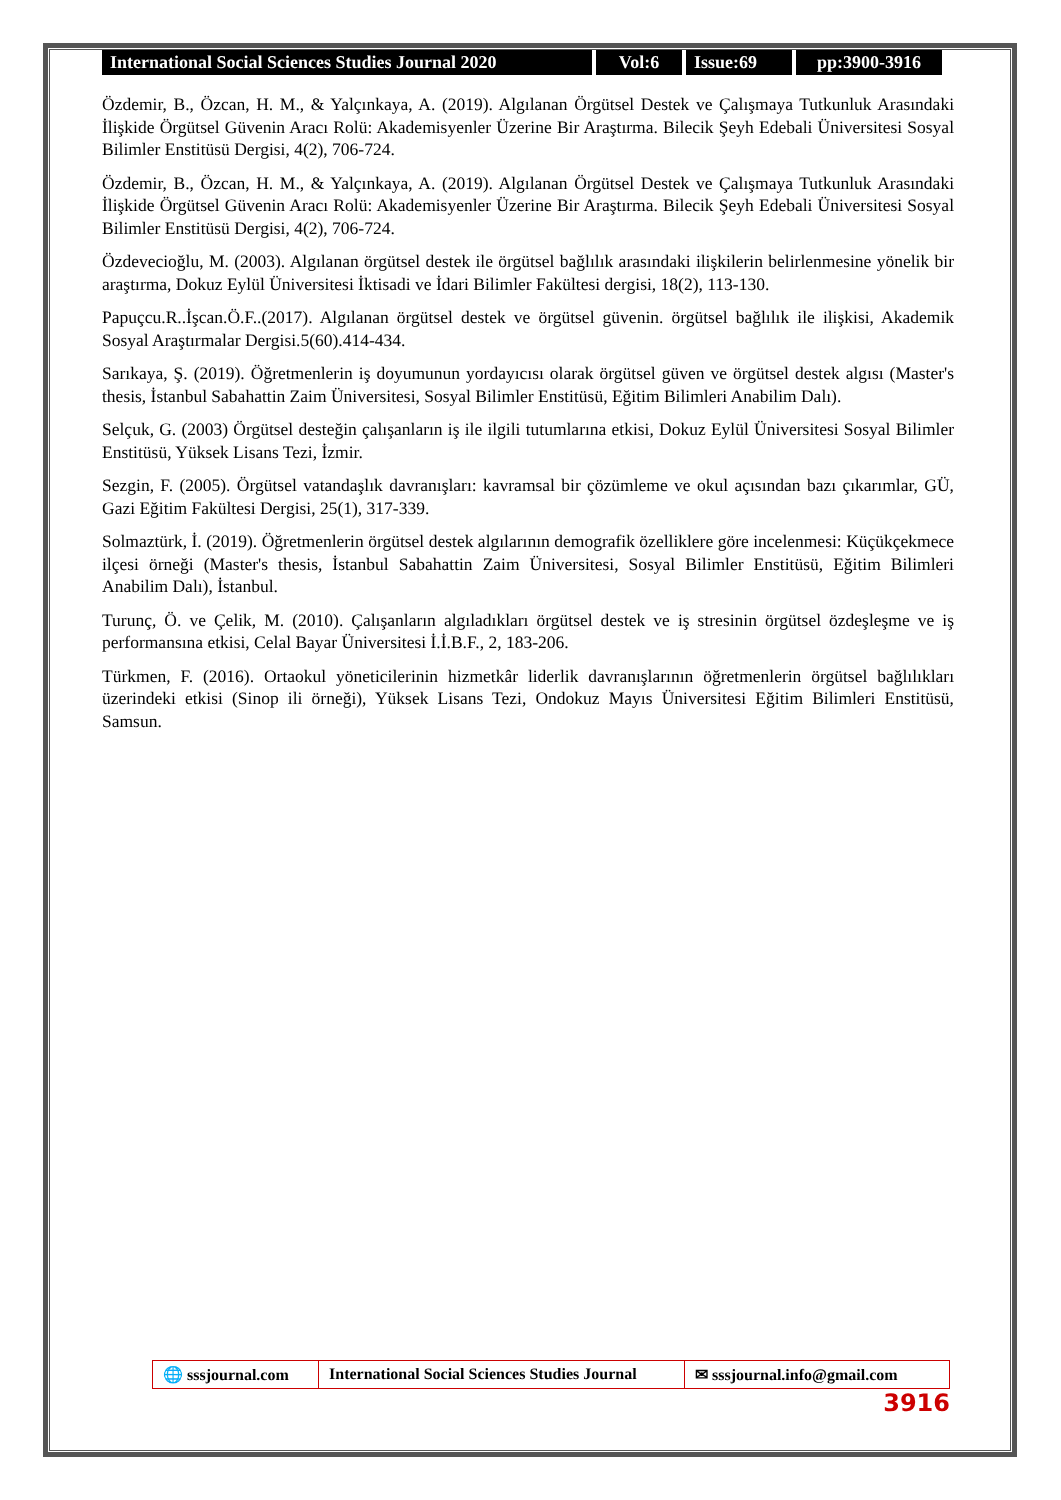International Social Sciences Studies Journal 2020
Vol:6 Issue:69 pp:3900-3916
Özdemir, B., Özcan, H. M., & Yalçınkaya, A. (2019). Algılanan Örgütsel Destek ve Çalışmaya Tutkunluk Arasındaki İlişkide Örgütsel Güvenin Aracı Rolü: Akademisyenler Üzerine Bir Araştırma. Bilecik Şeyh Edebali Üniversitesi Sosyal Bilimler Enstitüsü Dergisi, 4(2), 706-724.
Özdemir, B., Özcan, H. M., & Yalçınkaya, A. (2019). Algılanan Örgütsel Destek ve Çalışmaya Tutkunluk Arasındaki İlişkide Örgütsel Güvenin Aracı Rolü: Akademisyenler Üzerine Bir Araştırma. Bilecik Şeyh Edebali Üniversitesi Sosyal Bilimler Enstitüsü Dergisi, 4(2), 706-724.
Özdevecioğlu, M. (2003). Algılanan örgütsel destek ile örgütsel bağlılık arasındaki ilişkilerin belirlenmesine yönelik bir araştırma, Dokuz Eylül Üniversitesi İktisadi ve İdari Bilimler Fakültesi dergisi, 18(2), 113-130.
Papuçcu.R..İşcan.Ö.F..(2017). Algılanan örgütsel destek ve örgütsel güvenin. örgütsel bağlılık ile ilişkisi, Akademik Sosyal Araştırmalar Dergisi.5(60).414-434.
Sarıkaya, Ş. (2019). Öğretmenlerin iş doyumunun yordayıcısı olarak örgütsel güven ve örgütsel destek algısı (Master's thesis, İstanbul Sabahattin Zaim Üniversitesi, Sosyal Bilimler Enstitüsü, Eğitim Bilimleri Anabilim Dalı).
Selçuk, G. (2003) Örgütsel desteğin çalışanların iş ile ilgili tutumlarına etkisi, Dokuz Eylül Üniversitesi Sosyal Bilimler Enstitüsü, Yüksek Lisans Tezi, İzmir.
Sezgin, F. (2005). Örgütsel vatandaşlık davranışları: kavramsal bir çözümleme ve okul açısından bazı çıkarımlar, GÜ, Gazi Eğitim Fakültesi Dergisi, 25(1), 317-339.
Solmaztürk, İ. (2019). Öğretmenlerin örgütsel destek algılarının demografik özelliklere göre incelenmesi: Küçükçekmece ilçesi örneği (Master's thesis, İstanbul Sabahattin Zaim Üniversitesi, Sosyal Bilimler Enstitüsü, Eğitim Bilimleri Anabilim Dalı), İstanbul.
Turunç, Ö. ve Çelik, M. (2010). Çalışanların algıladıkları örgütsel destek ve iş stresinin örgütsel özdeşleşme ve iş performansına etkisi, Celal Bayar Üniversitesi İ.İ.B.F., 2, 183-206.
Türkmen, F. (2016). Ortaokul yöneticilerinin hizmetkâr liderlik davranışlarının öğretmenlerin örgütsel bağlılıkları üzerindeki etkisi (Sinop ili örneği), Yüksek Lisans Tezi, Ondokuz Mayıs Üniversitesi Eğitim Bilimleri Enstitüsü, Samsun.
🌐 sssjournal.com
International Social Sciences Studies Journal
✉ sssjournal.info@gmail.com
3916